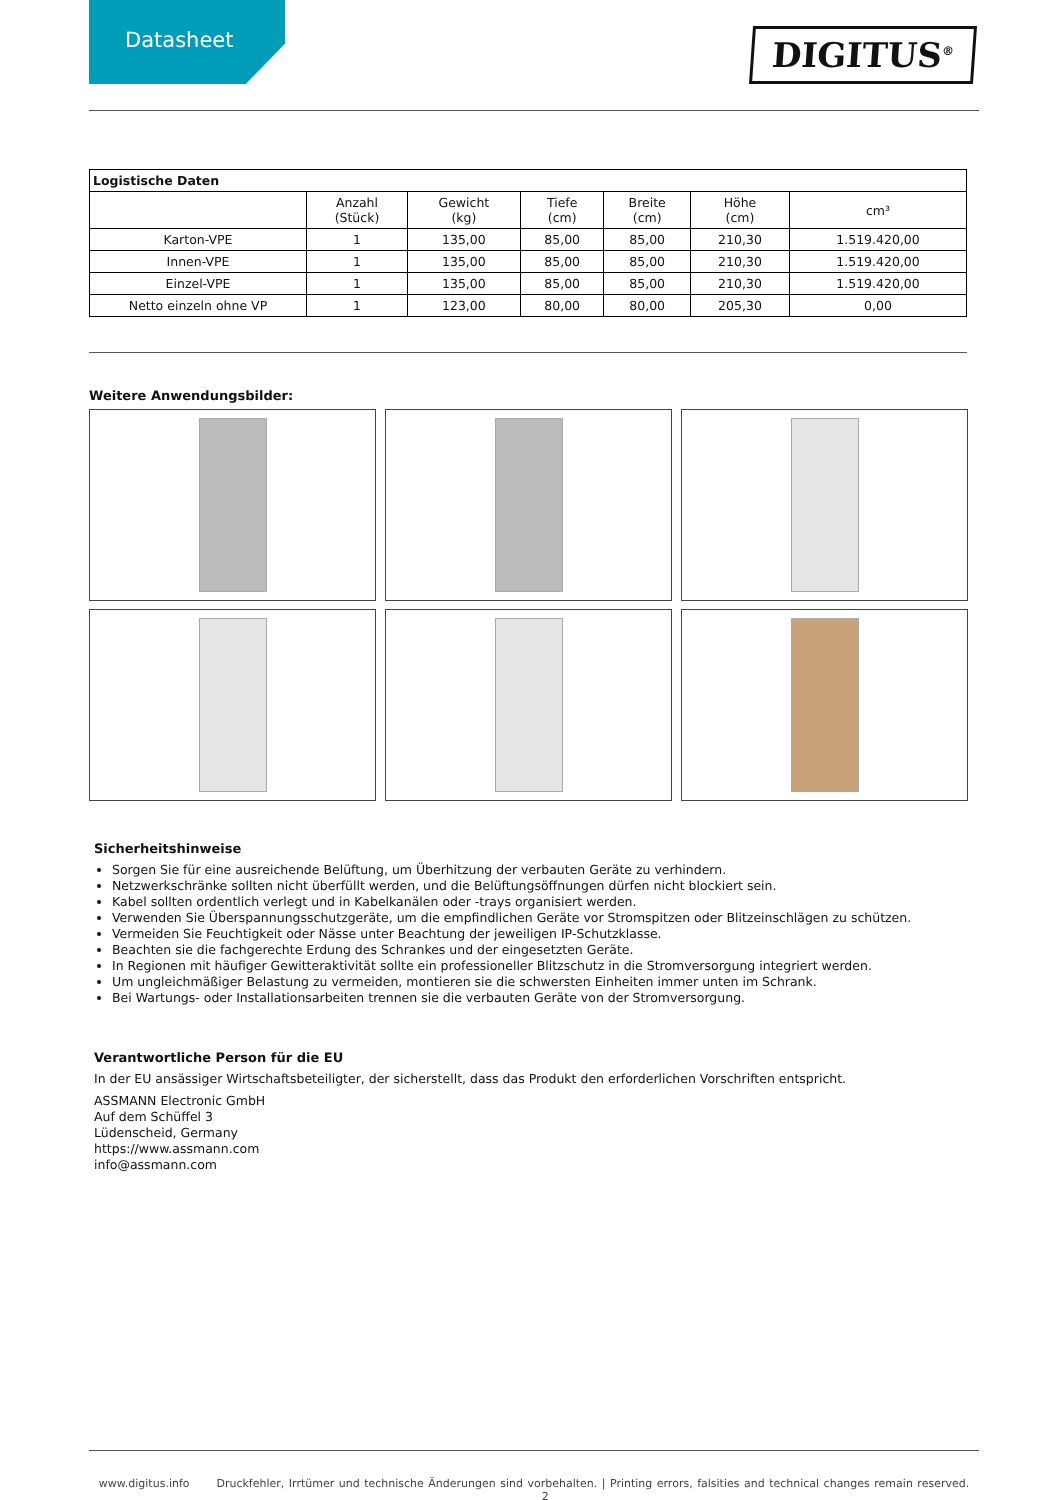Datasheet
DIGITUS<sup>®</sup>
| Logistische Daten | | | | | | |
| --- | --- | --- | --- | --- | --- | --- |
| | Anzahl (Stück) | Gewicht (kg) | Tiefe (cm) | Breite (cm) | Höhe (cm) | cm³ |
| Karton-VPE | 1 | 135,00 | 85,00 | 85,00 | 210,30 | 1.519.420,00 |
| Innen-VPE | 1 | 135,00 | 85,00 | 85,00 | 210,30 | 1.519.420,00 |
| Einzel-VPE | 1 | 135,00 | 85,00 | 85,00 | 210,30 | 1.519.420,00 |
| Netto einzeln ohne VP | 1 | 123,00 | 80,00 | 80,00 | 205,30 | 0,00 |
Weitere Anwendungsbilder:
Sicherheitshinweise
Sorgen Sie für eine ausreichende Belüftung, um Überhitzung der verbauten Geräte zu verhindern.
Netzwerkschränke sollten nicht überfüllt werden, und die Belüftungsöffnungen dürfen nicht blockiert sein.
Kabel sollten ordentlich verlegt und in Kabelkanälen oder -trays organisiert werden.
Verwenden Sie Überspannungsschutzgeräte, um die empfindlichen Geräte vor Stromspitzen oder Blitzeinschlägen zu schützen.
Vermeiden Sie Feuchtigkeit oder Nässe unter Beachtung der jeweiligen IP-Schutzklasse.
Beachten sie die fachgerechte Erdung des Schrankes und der eingesetzten Geräte.
In Regionen mit häufiger Gewitteraktivität sollte ein professioneller Blitzschutz in die Stromversorgung integriert werden.
Um ungleichmäßiger Belastung zu vermeiden, montieren sie die schwersten Einheiten immer unten im Schrank.
Bei Wartungs- oder Installationsarbeiten trennen sie die verbauten Geräte von der Stromversorgung.
Verantwortliche Person für die EU
In der EU ansässiger Wirtschaftsbeteiligter, der sicherstellt, dass das Produkt den erforderlichen Vorschriften entspricht.
ASSMANN Electronic GmbH
Auf dem Schüffel 3
Lüdenscheid, Germany
https://www.assmann.com
info@assmann.com
www.digitus.info Druckfehler, Irrtümer und technische Änderungen sind vorbehalten. | Printing errors, falsities and technical changes remain reserved. 2